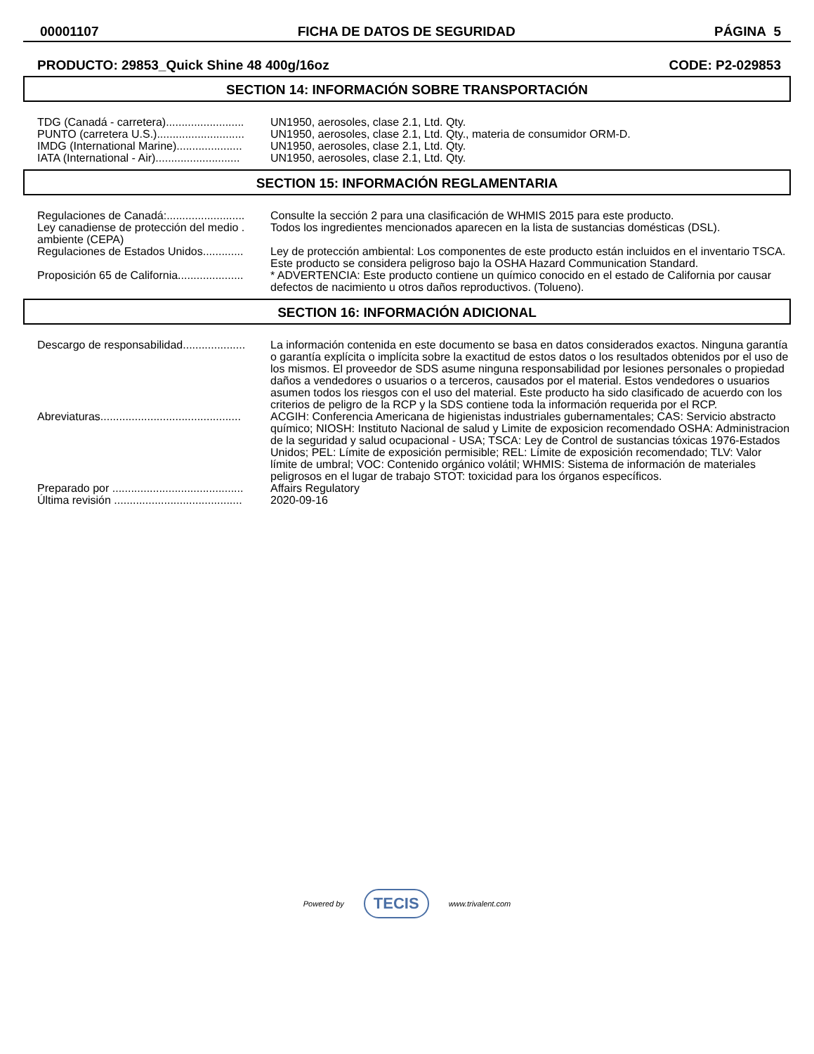00001107 FICHA DE DATOS DE SEGURIDAD PÁGINA 5
PRODUCTO: 29853_Quick Shine 48 400g/16oz CODE: P2-029853
SECTION 14: INFORMACIÓN SOBRE TRANSPORTACIÓN
| TDG (Canadá - carretera)......................... | UN1950, aerosoles, clase 2.1, Ltd. Qty. |
| PUNTO (carretera U.S.)............................ | UN1950, aerosoles, clase 2.1, Ltd. Qty., materia de consumidor ORM-D. |
| IMDG (International Marine)..................... | UN1950, aerosoles, clase 2.1, Ltd. Qty. |
| IATA (International - Air)........................... | UN1950, aerosoles, clase 2.1, Ltd. Qty. |
SECTION 15: INFORMACIÓN REGLAMENTARIA
| Regulaciones de Canadá:......................... | Consulte la sección 2 para una clasificación de WHMIS 2015 para este producto. |
| Ley canadiense de protección del medio . ambiente (CEPA) | Todos los ingredientes mencionados aparecen en la lista de sustancias domésticas (DSL). |
| Regulaciones de Estados Unidos............. | Ley de protección ambiental: Los componentes de este producto están incluidos en el inventario TSCA. Este producto se considera peligroso bajo la OSHA Hazard Communication Standard. |
| Proposición 65 de California..................... | * ADVERTENCIA: Este producto contiene un químico conocido en el estado de California por causar defectos de nacimiento u otros daños reproductivos. (Tolueno). |
SECTION 16: INFORMACIÓN ADICIONAL
| Descargo de responsabilidad.................... | La información contenida en este documento se basa en datos considerados exactos. Ninguna garantía o garantía explícita o implícita sobre la exactitud de estos datos o los resultados obtenidos por el uso de los mismos. El proveedor de SDS asume ninguna responsabilidad por lesiones personales o propiedad daños a vendedores o usuarios o a terceros, causados por el material. Estos vendedores o usuarios asumen todos los riesgos con el uso del material. Este producto ha sido clasificado de acuerdo con los criterios de peligro de la RCP y la SDS contiene toda la información requerida por el RCP. |
| Abreviaturas............................................. | ACGIH: Conferencia Americana de higienistas industriales gubernamentales; CAS: Servicio abstracto químico; NIOSH: Instituto Nacional de salud y Limite de exposicion recomendado OSHA: Administracion de la seguridad y salud ocupacional - USA; TSCA: Ley de Control de sustancias tóxicas 1976-Estados Unidos; PEL: Límite de exposición permisible; REL: Límite de exposición recomendado; TLV: Valor límite de umbral; VOC: Contenido orgánico volátil; WHMIS: Sistema de información de materiales peligrosos en el lugar de trabajo STOT: toxicidad para los órganos específicos. |
| Preparado por .......................................... | Affairs Regulatory |
| Última revisión ......................................... | 2020-09-16 |
Powered by TECIS www.trivalent.com